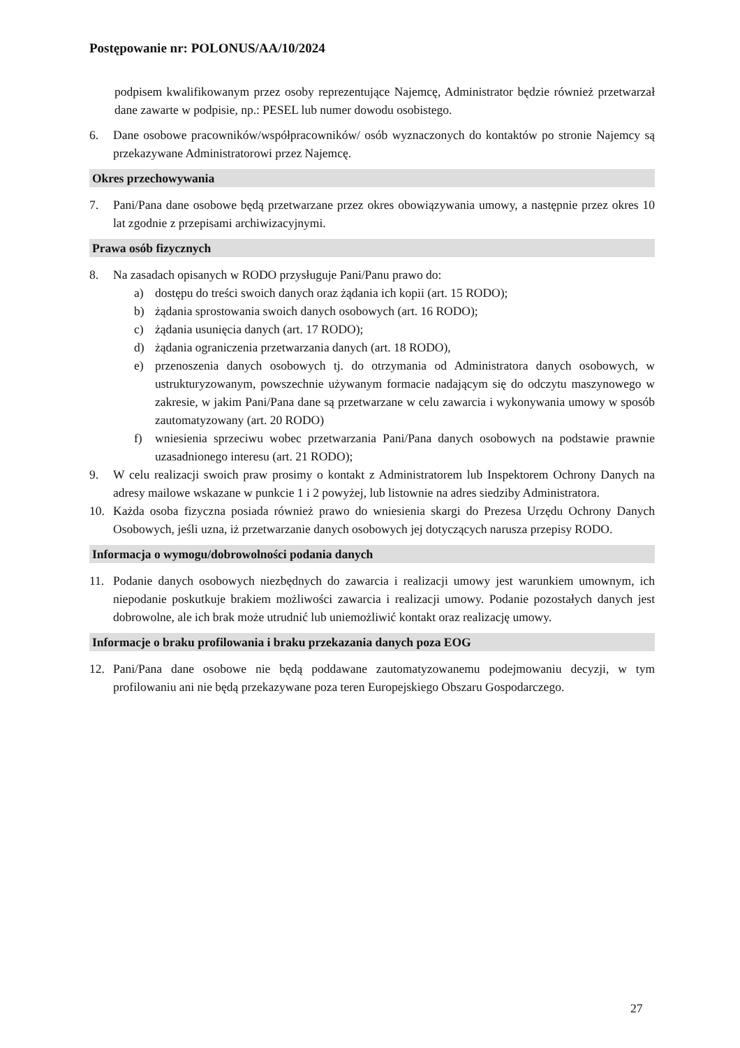Postępowanie nr: POLONUS/AA/10/2024
podpisem kwalifikowanym przez osoby reprezentujące Najemcę, Administrator będzie również przetwarzał dane zawarte w podpisie, np.: PESEL lub numer dowodu osobistego.
6. Dane osobowe pracowników/współpracowników/ osób wyznaczonych do kontaktów po stronie Najemcy są przekazywane Administratorowi przez Najemcę.
Okres przechowywania
7. Pani/Pana dane osobowe będą przetwarzane przez okres obowiązywania umowy, a następnie przez okres 10 lat zgodnie z przepisami archiwizacyjnymi.
Prawa osób fizycznych
8. Na zasadach opisanych w RODO przysługuje Pani/Panu prawo do:
a) dostępu do treści swoich danych oraz żądania ich kopii (art. 15 RODO);
b) żądania sprostowania swoich danych osobowych (art. 16 RODO);
c) żądania usunięcia danych (art. 17 RODO);
d) żądania ograniczenia przetwarzania danych (art. 18 RODO),
e) przenoszenia danych osobowych tj. do otrzymania od Administratora danych osobowych, w ustrukturyzowanym, powszechnie używanym formacie nadającym się do odczytu maszynowego w zakresie, w jakim Pani/Pana dane są przetwarzane w celu zawarcia i wykonywania umowy w sposób zautomatyzowany (art. 20 RODO)
f) wniesienia sprzeciwu wobec przetwarzania Pani/Pana danych osobowych na podstawie prawnie uzasadnionego interesu (art. 21 RODO);
9. W celu realizacji swoich praw prosimy o kontakt z Administratorem lub Inspektorem Ochrony Danych na adresy mailowe wskazane w punkcie 1 i 2 powyżej, lub listownie na adres siedziby Administratora.
10. Każda osoba fizyczna posiada również prawo do wniesienia skargi do Prezesa Urzędu Ochrony Danych Osobowych, jeśli uzna, iż przetwarzanie danych osobowych jej dotyczących narusza przepisy RODO.
Informacja o wymogu/dobrowolności podania danych
11. Podanie danych osobowych niezbędnych do zawarcia i realizacji umowy jest warunkiem umownym, ich niepodanie poskutkuje brakiem możliwości zawarcia i realizacji umowy. Podanie pozostałych danych jest dobrowolne, ale ich brak może utrudnić lub uniemożliwić kontakt oraz realizację umowy.
Informacje o braku profilowania i braku przekazania danych poza EOG
12. Pani/Pana dane osobowe nie będą poddawane zautomatyzowanemu podejmowaniu decyzji, w tym profilowaniu ani nie będą przekazywane poza teren Europejskiego Obszaru Gospodarczego.
27